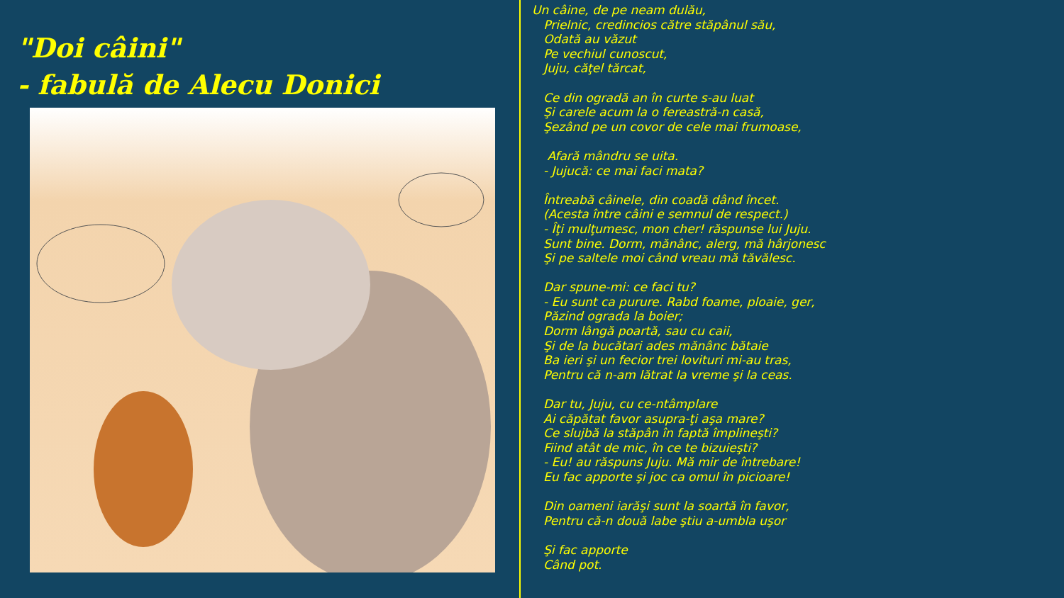"Doi câini"
- fabulă de Alecu Donici
Un câine, de pe neam dulău,
Prielnic, credincios către stăpânul său,
Odată au văzut
Pe vechiul cunoscut,
Juju, căţel tărcat,
Ce din ogradă an în curte s-au luat
Şi carele acum la o fereastră-n casă,
Şezând pe un covor de cele mai frumoase,
Afară mândru se uita.
- Jujucă: ce mai faci mata?
Întreabă câinele, din coadă dând încet.
(Acesta între câini e semnul de respect.)
- Îţi mulţumesc, mon cher! răspunse lui Juju.
Sunt bine. Dorm, mănânc, alerg, mă hârjonesc
Şi pe saltele moi când vreau mă tăvălesc.
Dar spune-mi: ce faci tu?
- Eu sunt ca purure. Rabd foame, ploaie, ger,
Păzind ograda la boier;
Dorm lângă poartă, sau cu caii,
Şi de la bucătari ades mănânc bătaie
Ba ieri şi un fecior trei lovituri mi-au tras,
Pentru că n-am lătrat la vreme şi la ceas.
Dar tu, Juju, cu ce-ntâmplare
Ai căpătat favor asupra-ţi aşa mare?
Ce slujbă la stăpân în faptă împlineşti?
Fiind atât de mic, în ce te bizuieşti?
- Eu! au răspuns Juju. Mă mir de întrebare!
Eu fac apporte şi joc ca omul în picioare!
Din oameni iarăşi sunt la soartă în favor,
Pentru că-n două labe ştiu a-umbla uşor
Şi fac apporte
Când pot.